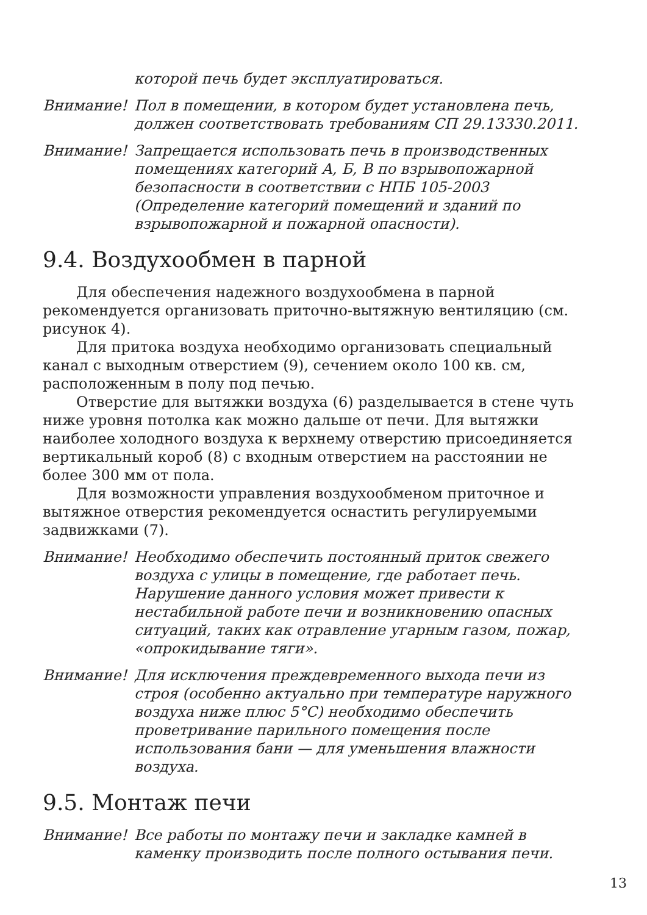которой печь будет эксплуатироваться.
Внимание! Пол в помещении, в котором будет установлена печь, должен соответствовать требованиям СП 29.13330.2011.
Внимание! Запрещается использовать печь в производственных помещениях категорий А, Б, В по взрывопожарной безопасности в соответствии с НПБ 105-2003 (Определение категорий помещений и зданий по взрывопожарной и пожарной опасности).
9.4. Воздухообмен в парной
Для обеспечения надежного воздухообмена в парной рекомендуется организовать приточно-вытяжную вентиляцию (см. рисунок 4).
Для притока воздуха необходимо организовать специальный канал с выходным отверстием (9), сечением около 100 кв. см, расположенным в полу под печью.
Отверстие для вытяжки воздуха (6) разделывается в стене чуть ниже уровня потолка как можно дальше от печи. Для вытяжки наиболее холодного воздуха к верхнему отверстию присоединяется вертикальный короб (8) с входным отверстием на расстоянии не более 300 мм от пола.
Для возможности управления воздухообменом приточное и вытяжное отверстия рекомендуется оснастить регулируемыми задвижками (7).
Внимание! Необходимо обеспечить постоянный приток свежего воздуха с улицы в помещение, где работает печь. Нарушение данного условия может привести к нестабильной работе печи и возникновению опасных ситуаций, таких как отравление угарным газом, пожар, «опрокидывание тяги».
Внимание! Для исключения преждевременного выхода печи из строя (особенно актуально при температуре наружного воздуха ниже плюс 5°C) необходимо обеспечить проветривание парильного помещения после использования бани — для уменьшения влажности воздуха.
9.5. Монтаж печи
Внимание! Все работы по монтажу печи и закладке камней в каменку производить после полного остывания печи.
13